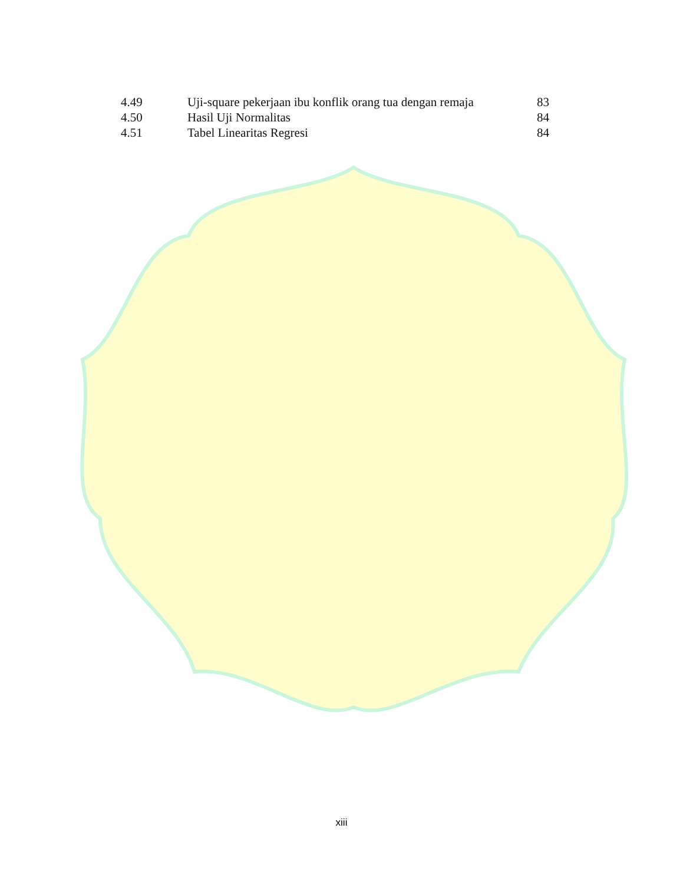| 4.49 | Uji-square pekerjaan ibu konflik orang tua dengan remaja | 83 |
| 4.50 | Hasil Uji Normalitas | 84 |
| 4.51 | Tabel Linearitas Regresi | 84 |
xiii